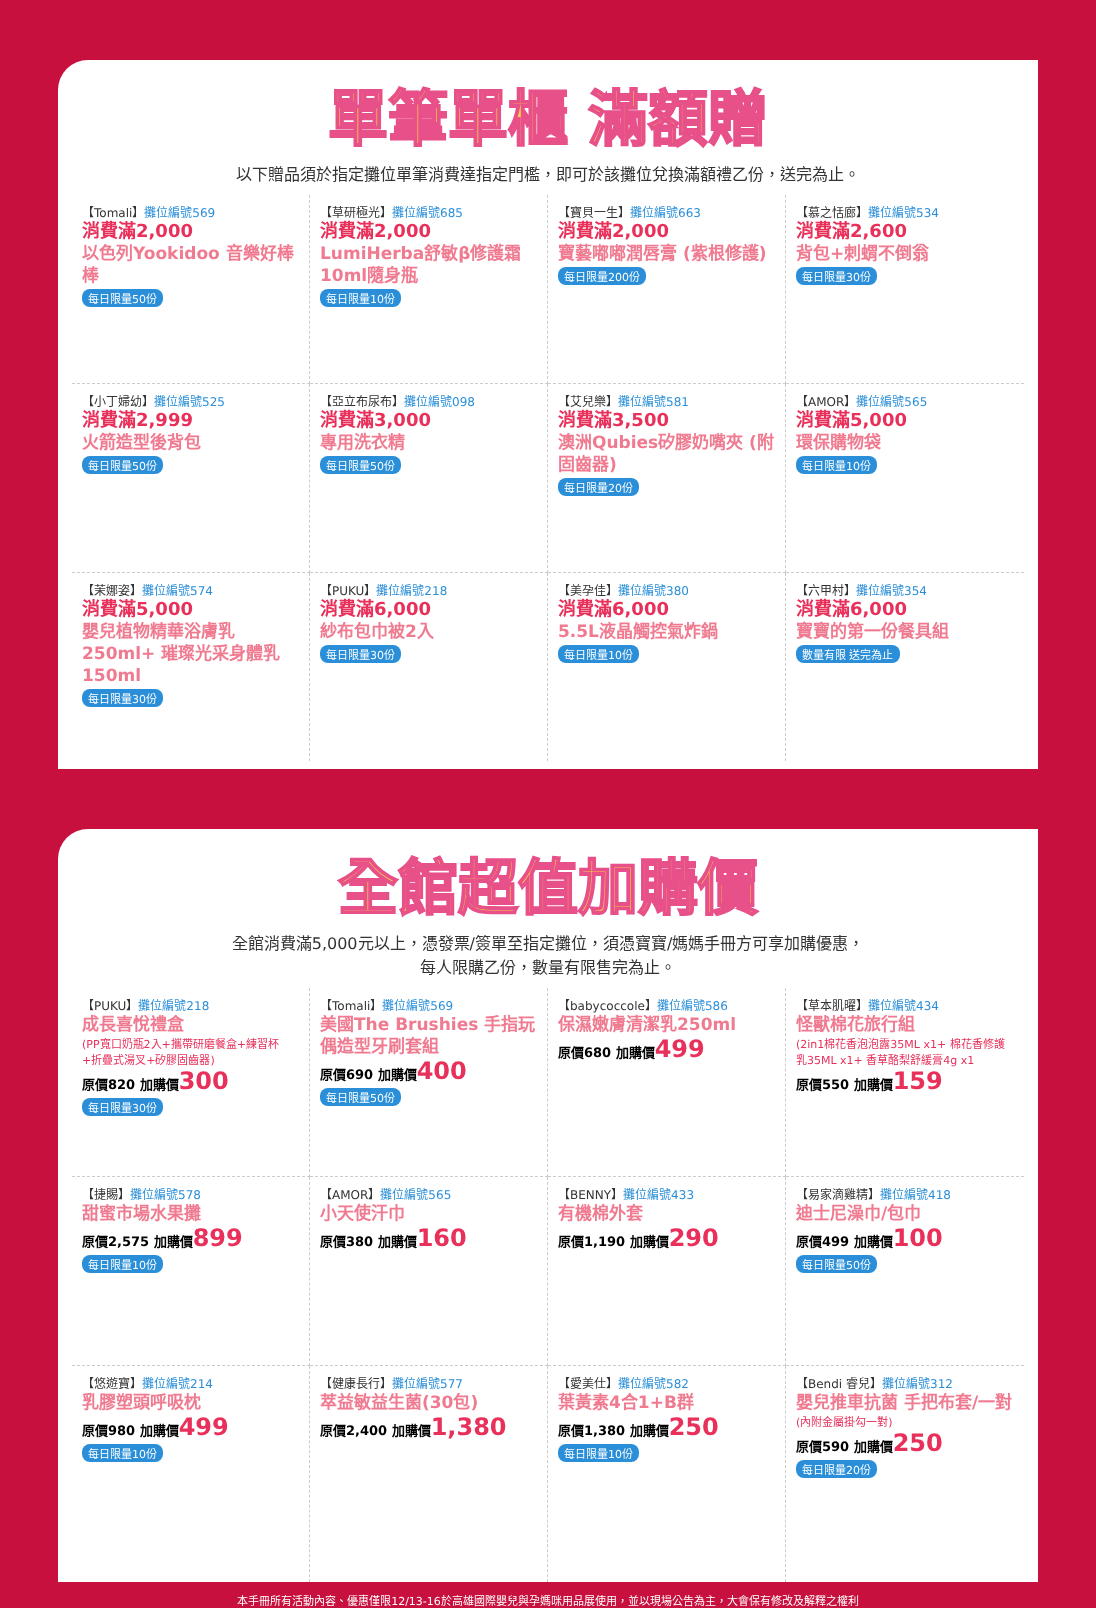單筆單櫃 滿額贈
以下贈品須於指定攤位單筆消費達指定門檻，即可於該攤位兌換滿額禮乙份，送完為止。
【Tomali】攤位編號569
消費滿2,000
以色列Yookidoo 音樂好棒棒
每日限量50份
【草研極光】攤位編號685
消費滿2,000
LumiHerba舒敏β修護霜 10ml隨身瓶
每日限量10份
【寶貝一生】攤位編號663
消費滿2,000
寶藝嘟嘟潤唇膏 (紫根修護)
每日限量200份
【慕之恬廊】攤位編號534
消費滿2,600
背包+刺蝟不倒翁
每日限量30份
【小丁婦幼】攤位編號525
消費滿2,999
火箭造型後背包
每日限量50份
【亞立布尿布】攤位編號098
消費滿3,000
專用洗衣精
每日限量50份
【艾兒樂】攤位編號581
消費滿3,500
澳洲Qubies矽膠奶嘴夾 (附固齒器)
每日限量20份
【AMOR】攤位編號565
消費滿5,000
環保購物袋
每日限量10份
【茉娜姿】攤位編號574
消費滿5,000
嬰兒植物精華浴膚乳250ml+ 璀璨光采身體乳 150ml
每日限量30份
【PUKU】攤位編號218
消費滿6,000
紗布包巾被2入
每日限量30份
【美孕佳】攤位編號380
消費滿6,000
5.5L液晶觸控氣炸鍋
每日限量10份
【六甲村】攤位編號354
消費滿6,000
寶寶的第一份餐具組
數量有限 送完為止
全館超值加購價
全館消費滿5,000元以上，憑發票/簽單至指定攤位，須憑寶寶/媽媽手冊方可享加購優惠，
每人限購乙份，數量有限售完為止。
【PUKU】攤位編號218
成長喜悅禮盒
(PP寬口奶瓶2入+攜帶研磨餐盒+練習杯+折疊式湯叉+矽膠固齒器)
原價820 加購價300
每日限量30份
【Tomali】攤位編號569
美國The Brushies 手指玩偶造型牙刷套組
原價690 加購價400
每日限量50份
【babycoccole】攤位編號586
保濕嫩膚清潔乳250ml
原價680 加購價499
【草本肌曜】攤位編號434
怪獸棉花旅行組
(2in1棉花香泡泡露35ML x1+ 棉花香修護乳35ML x1+ 香草酪梨舒緩膏4g x1
原價550 加購價159
【捷賜】攤位編號578
甜蜜市場水果攤
原價2,575 加購價899
每日限量10份
【AMOR】攤位編號565
小天使汗巾
原價380 加購價160
【BENNY】攤位編號433
有機棉外套
原價1,190 加購價290
【易家滴雞精】攤位編號418
迪士尼澡巾/包巾
原價499 加購價100
每日限量50份
【悠遊寶】攤位編號214
乳膠塑頭呼吸枕
原價980 加購價499
每日限量10份
【健康長行】攤位編號577
萃益敏益生菌(30包)
原價2,400 加購價1,380
【愛美仕】攤位編號582
葉黃素4合1+B群
原價1,380 加購價250
每日限量10份
【Bendi 睿兒】攤位編號312
嬰兒推車抗菌 手把布套/一對
(內附金屬掛勾一對)
原價590 加購價250
每日限量20份
本手冊所有活動內容、優惠僅限12/13-16於高雄國際嬰兒與孕媽咪用品展使用，並以現場公告為主，大會保有修改及解釋之權利